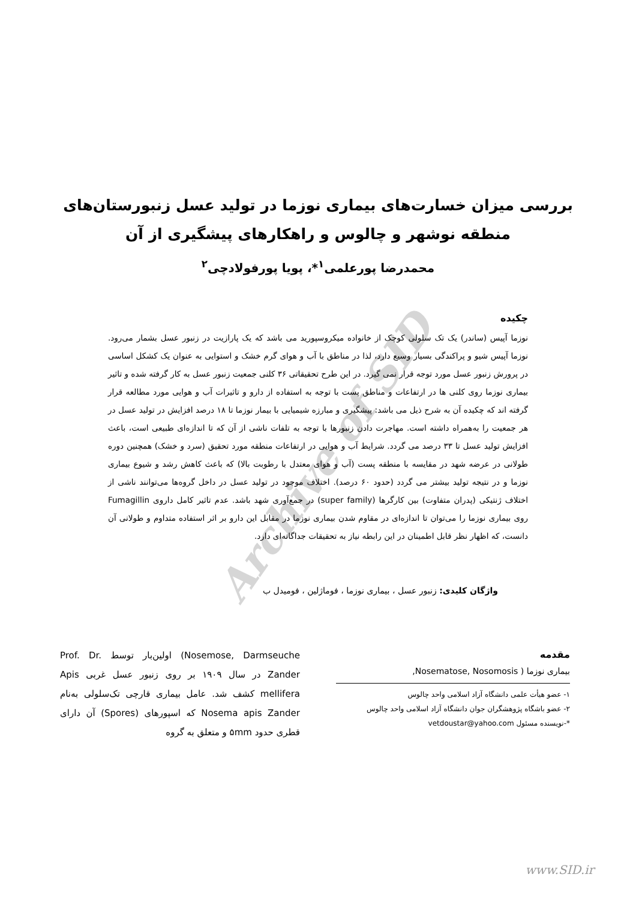Archive of SID
بررسی میزان خسارت‌های بیماری نوزما در تولید عسل زنبورستان‌های منطقه نوشهر و چالوس و راهکارهای پیشگیری از آن
محمدرضا پورعلمی<sup>۱</sup>*، پویا پورفولادچی<sup>۲</sup>
چکیده
نوزما آپیس (ساندر) یک تک سلولی کوچک از خانواده میکروسپورید می باشد که یک پارازیت در زنبور عسل بشمار می‌رود. نوزما آپیس شیو و پراکندگی بسیار وسیع دارد، لذا در مناطق با آب و هوای گرم خشک و استوایی به عنوان یک کشکل اساسی در پرورش زنبور عسل مورد توجه قرار نمی گیرد. در این طرح تحقیقاتی ۳۶ کلنی جمعیت زنبور عسل به کار گرفته شده و تاثیر بیماری نوزما روی کلنی ها در ارتفاعات و مناطق پست با توجه به استفاده از دارو و تاثیرات آب و هوایی مورد مطالعه قرار گرفته اند که چکیده آن به شرح ذیل می باشد: پیشگیری و مبارزه شیمیایی با بیمار نوزما تا ۱۸ درصد افزایش در تولید عسل در هر جمعیت را به‌همراه داشته است. مهاجرت دادن زنبورها با توجه به تلفات ناشی از آن که تا اندازه‌ای طبیعی است، باعث افزایش تولید عسل تا ۳۳ درصد می گردد. شرایط آب و هوایی در ارتفاعات منطقه مورد تحقیق (سرد و خشک) همچنین دوره طولانی در عرضه شهد در مقایسه با منطقه پست (آب و هوای معتدل با رطوبت بالا) که باعث کاهش رشد و شیوع بیماری نوزما و در نتیجه تولید بیشتر می گردد (حدود ۶۰ درصد). اختلاف موجود در تولید عسل در داخل گروه‌ها می‌توانند ناشی از اختلاف ژنتیکی (پدران متفاوت) بین کارگرها (super family) در جمع‌آوری شهد باشد. عدم تاثیر کامل داروی Fumagillin روی بیماری نوزما را می‌توان تا اندازه‌ای در مقاوم شدن بیماری نوزما در مقابل این دارو بر اثر استفاده متداوم و طولانی آن دانست، که اظهار نظر قابل اطمینان در این رابطه نیاز به تحقیقات جداگانه‌ای دارد.
واژگان کلیدی: زنبور عسل ، بیماری نوزما ، فوماژلین ، فومیدل ب
مقدمه
بیماری نوزما ( Nosematose, Nosomosis,
۱- عضو هیأت علمی دانشگاه آزاد اسلامی واحد چالوس
۲- عضو باشگاه پژوهشگران جوان دانشگاه آزاد اسلامی واحد چالوس
*-نویسنده مسئول vetdoustar@yahoo.com
Nosemose, Darmseuche) اولین‌بار توسط Prof. Dr. Zander در سال ۱۹۰۹ بر روی زنبور عسل غربی Apis mellifera کشف شد. عامل بیماری قارچی تک‌سلولی به‌نام Nosema apis Zander که اسپورهای (Spores) آن دارای قطری حدود ۵mm و متعلق به گروه
www.SID.ir